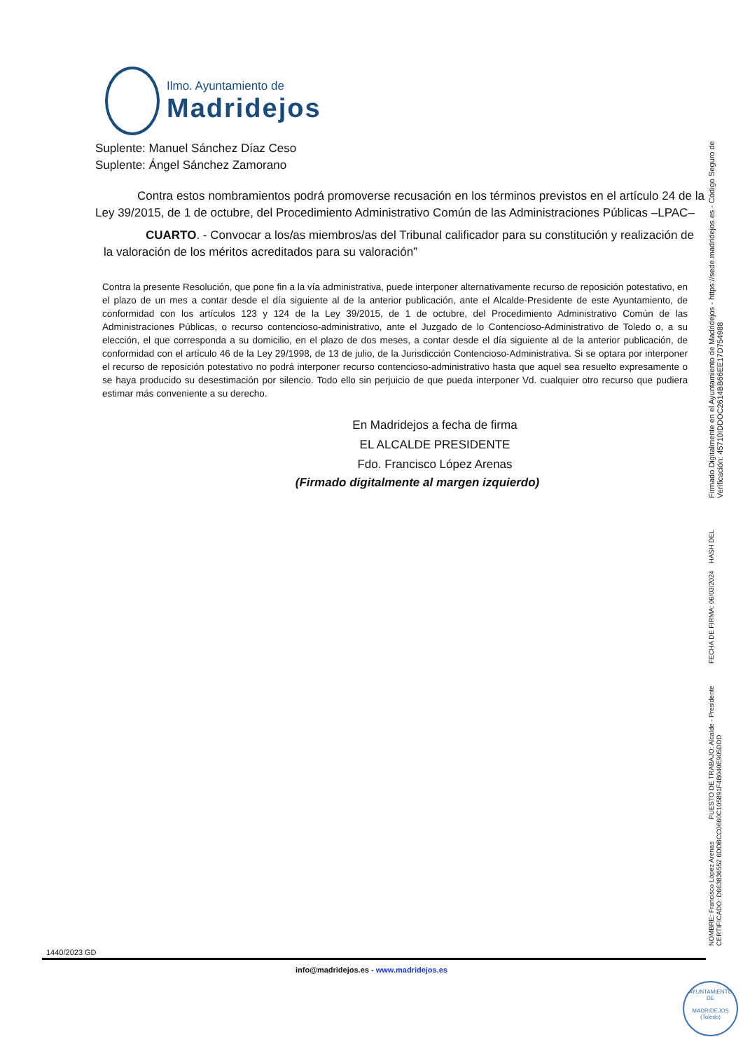Ilmo. Ayuntamiento de
Madridejos
Suplente: Manuel Sánchez Díaz Ceso
Suplente: Ángel Sánchez Zamorano
Contra estos nombramientos podrá promoverse recusación en los términos previstos en el artículo 24 de la Ley 39/2015, de 1 de octubre, del Procedimiento Administrativo Común de las Administraciones Públicas –LPAC–
CUARTO. - Convocar a los/as miembros/as del Tribunal calificador para su constitución y realización de la valoración de los méritos acreditados para su valoración”
Contra la presente Resolución, que pone fin a la vía administrativa, puede interponer alternativamente recurso de reposición potestativo, en el plazo de un mes a contar desde el día siguiente al de la anterior publicación, ante el Alcalde-Presidente de este Ayuntamiento, de conformidad con los artículos 123 y 124 de la Ley 39/2015, de 1 de octubre, del Procedimiento Administrativo Común de las Administraciones Públicas, o recurso contencioso-administrativo, ante el Juzgado de lo Contencioso-Administrativo de Toledo o, a su elección, el que corresponda a su domicilio, en el plazo de dos meses, a contar desde el día siguiente al de la anterior publicación, de conformidad con el artículo 46 de la Ley 29/1998, de 13 de julio, de la Jurisdicción Contencioso-Administrativa. Si se optara por interponer el recurso de reposición potestativo no podrá interponer recurso contencioso-administrativo hasta que aquel sea resuelto expresamente o se haya producido su desestimación por silencio. Todo ello sin perjuicio de que pueda interponer Vd. cualquier otro recurso que pudiera estimar más conveniente a su derecho.
En Madridejos a fecha de firma
EL ALCALDE PRESIDENTE
Fdo. Francisco López Arenas
(Firmado digitalmente al margen izquierdo)
NOMBRE: Francisco López Arenas PUESTO DE TRABAJO: Alcalde - Presidente FECHA DE FIRMA: 06/03/2024 HASH DEL CERTIFICADO: D663836552 6DDBCC0660C105891F4B040E905DDD
Firmado Digitalmente en el Ayuntamiento de Madridejos - https://sede.madridejos.es - Código Seguro de Verificación: 45710IDDOC2614BB66EE17D754988
1440/2023 GD
info@madridejos.es - www.madridejos.es
AYUNTAMIENTO DE
MADRIDEJOS (Toledo)